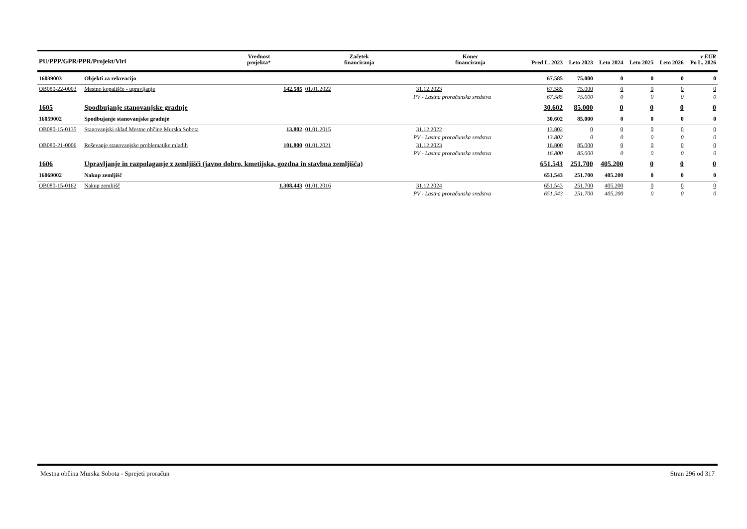| PU/PPP/GPR/PPR/Projekt/Viri | | | Vrednost projekta* | Začetek financiranja | Konec financiranja | Pred L. 2023 | Leto 2023 | Leto 2024 | Leto 2025 | Leto 2026 | v EUR Po L. 2026 |
| --- | --- | --- | --- | --- | --- | --- | --- | --- | --- | --- | --- |
| 16039003 | Objekti za rekreacijo | | | | | 67.585 | 75.000 | 0 | 0 | 0 | 0 |
| OB080-22-0003 | Mestno kopališče - upravljanje | | 142.585 | 01.01.2022 | 31.12.2023 | 67.585 | 75.000 | 0 | 0 | 0 | 0 |
| | | PV - Lastna proračunska sredstva | | | | 67.585 | 75.000 | 0 | 0 | 0 | 0 |
| 1605 | Spodbujanje stanovanjske gradnje | | | | | 30.602 | 85.000 | 0 | 0 | 0 | 0 |
| 16059002 | Spodbujanje stanovanjske gradnje | | | | | 30.602 | 85.000 | 0 | 0 | 0 | 0 |
| OB080-15-0135 | Stanovanjski sklad Mestne občine Murska Sobota | | 13.802 | 01.01.2015 | 31.12.2022 | 13.802 | 0 | 0 | 0 | 0 | 0 |
| | | PV - Lastna proračunska sredstva | | | | 13.802 | 0 | 0 | 0 | 0 | 0 |
| OB080-21-0006 | Reševanje stanovanjske problematike mladih | | 101.800 | 01.01.2021 | 31.12.2023 | 16.800 | 85.000 | 0 | 0 | 0 | 0 |
| | | PV - Lastna proračunska sredstva | | | | 16.800 | 85.000 | 0 | 0 | 0 | 0 |
| 1606 | Upravljanje in razpolaganje z zemljišči (javno dobro, kmetijska, gozdna in stavbna zemljišča) | | | | | 651.543 | 251.700 | 405.200 | 0 | 0 | 0 |
| 16069002 | Nakup zemljišč | | | | | 651.543 | 251.700 | 405.200 | 0 | 0 | 0 |
| OB080-15-0162 | Nakup zemljišč | | 1.308.443 | 01.01.2016 | 31.12.2024 | 651.543 | 251.700 | 405.200 | 0 | 0 | 0 |
| | | PV - Lastna proračunska sredstva | | | | 651.543 | 251.700 | 405.200 | 0 | 0 | 0 |
Mestna občina Murska Sobota - Sprejeti proračun Stran 296 od 317